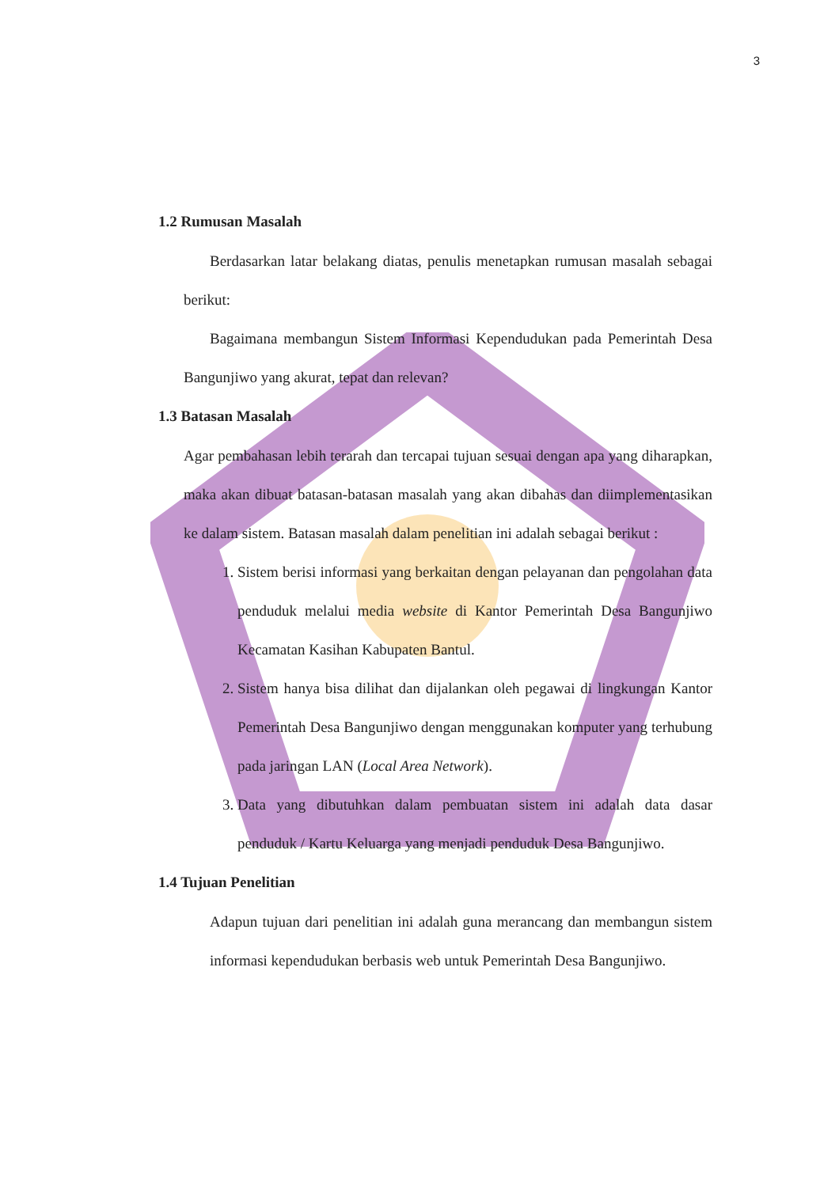3
1.2 Rumusan Masalah
Berdasarkan latar belakang diatas, penulis menetapkan rumusan masalah sebagai berikut:
Bagaimana membangun Sistem Informasi Kependudukan pada Pemerintah Desa Bangunjiwo yang akurat, tepat dan relevan?
1.3 Batasan Masalah
Agar pembahasan lebih terarah dan tercapai tujuan sesuai dengan apa yang diharapkan, maka akan dibuat batasan-batasan masalah yang akan dibahas dan diimplementasikan ke dalam sistem. Batasan masalah dalam penelitian ini adalah sebagai berikut :
1. Sistem berisi informasi yang berkaitan dengan pelayanan dan pengolahan data penduduk melalui media website di Kantor Pemerintah Desa Bangunjiwo Kecamatan Kasihan Kabupaten Bantul.
2. Sistem hanya bisa dilihat dan dijalankan oleh pegawai di lingkungan Kantor Pemerintah Desa Bangunjiwo dengan menggunakan komputer yang terhubung pada jaringan LAN (Local Area Network).
3. Data yang dibutuhkan dalam pembuatan sistem ini adalah data dasar penduduk / Kartu Keluarga yang menjadi penduduk Desa Bangunjiwo.
1.4 Tujuan Penelitian
Adapun tujuan dari penelitian ini adalah guna merancang dan membangun sistem informasi kependudukan berbasis web untuk Pemerintah Desa Bangunjiwo.